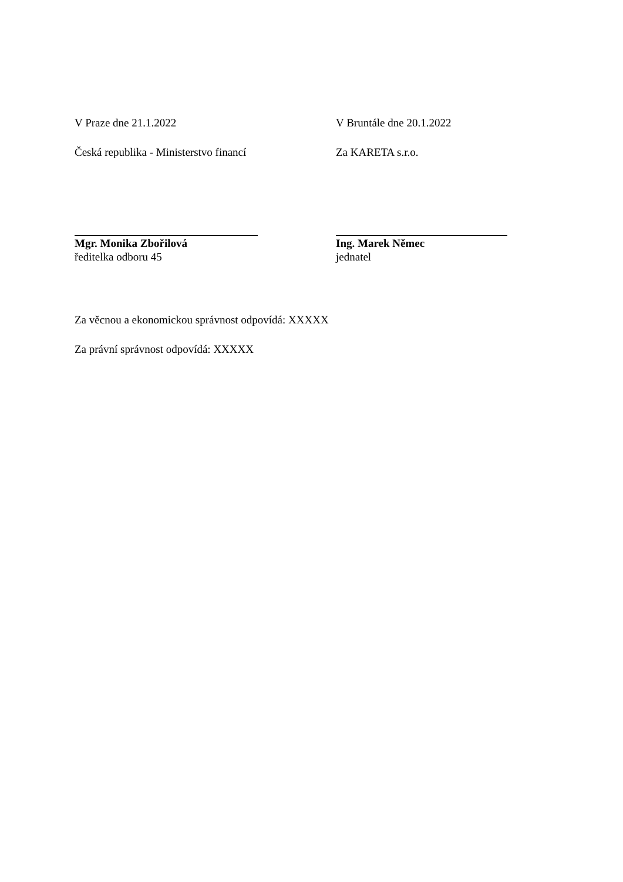V Praze dne 21.1.2022 V Bruntále dne 20.1.2022
Česká republika - Ministerstvo financí Za KARETA s.r.o.
Mgr. Monika Zbořilová
ředitelka odboru 45
Ing. Marek Němec
jednatel
Za věcnou a ekonomickou správnost odpovídá: XXXXX
Za právní správnost odpovídá: XXXXX